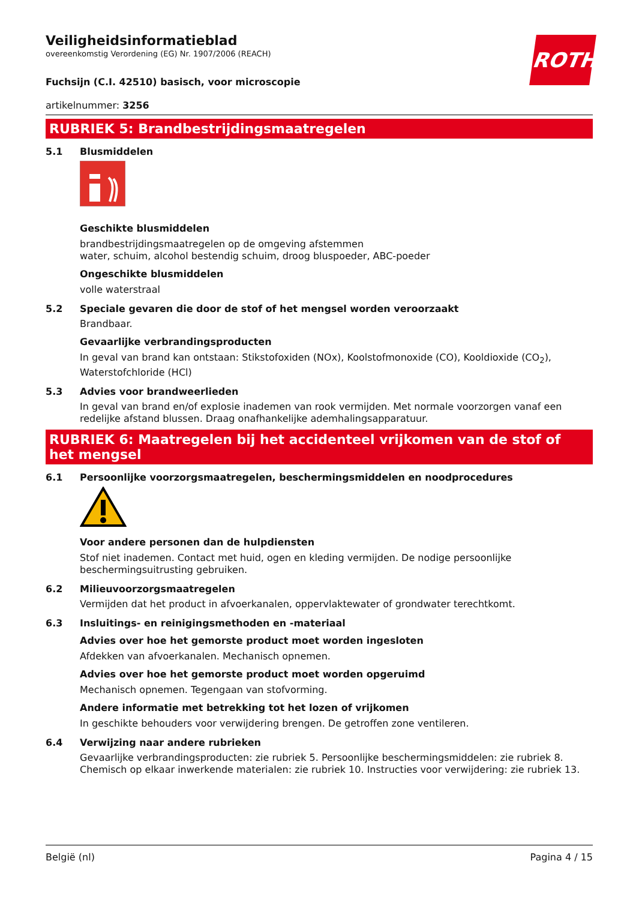ROTH
Veiligheidsinformatieblad
overeenkomstig Verordening (EG) Nr. 1907/2006 (REACH)
Fuchsijn (C.I. 42510) basisch, voor microscopie
artikelnummer: 3256
RUBRIEK 5: Brandbestrijdingsmaatregelen
5.1 Blusmiddelen
Geschikte blusmiddelen
brandbestrijdingsmaatregelen op de omgeving afstemmen
water, schuim, alcohol bestendig schuim, droog bluspoeder, ABC-poeder
Ongeschikte blusmiddelen
volle waterstraal
5.2 Speciale gevaren die door de stof of het mengsel worden veroorzaakt
Brandbaar.
Gevaarlijke verbrandingsproducten
In geval van brand kan ontstaan: Stikstofoxiden (NOx), Koolstofmonoxide (CO), Kooldioxide (CO<sub>2</sub>), Waterstofchloride (HCl)
5.3 Advies voor brandweerlieden
In geval van brand en/of explosie inademen van rook vermijden. Met normale voorzorgen vanaf een redelijke afstand blussen. Draag onafhankelijke ademhalingsapparatuur.
RUBRIEK 6: Maatregelen bij het accidenteel vrijkomen van de stof of het mengsel
6.1 Persoonlijke voorzorgsmaatregelen, beschermingsmiddelen en noodprocedures
Voor andere personen dan de hulpdiensten
Stof niet inademen. Contact met huid, ogen en kleding vermijden. De nodige persoonlijke beschermingsuitrusting gebruiken.
6.2 Milieuvoorzorgsmaatregelen
Vermijden dat het product in afvoerkanalen, oppervlaktewater of grondwater terechtkomt.
6.3 Insluitings- en reinigingsmethoden en -materiaal
Advies over hoe het gemorste product moet worden ingesloten
Afdekken van afvoerkanalen. Mechanisch opnemen.
Advies over hoe het gemorste product moet worden opgeruimd
Mechanisch opnemen. Tegengaan van stofvorming.
Andere informatie met betrekking tot het lozen of vrijkomen
In geschikte behouders voor verwijdering brengen. De getroffen zone ventileren.
6.4 Verwijzing naar andere rubrieken
Gevaarlijke verbrandingsproducten: zie rubriek 5. Persoonlijke beschermingsmiddelen: zie rubriek 8. Chemisch op elkaar inwerkende materialen: zie rubriek 10. Instructies voor verwijdering: zie rubriek 13.
België (nl) Pagina 4 / 15